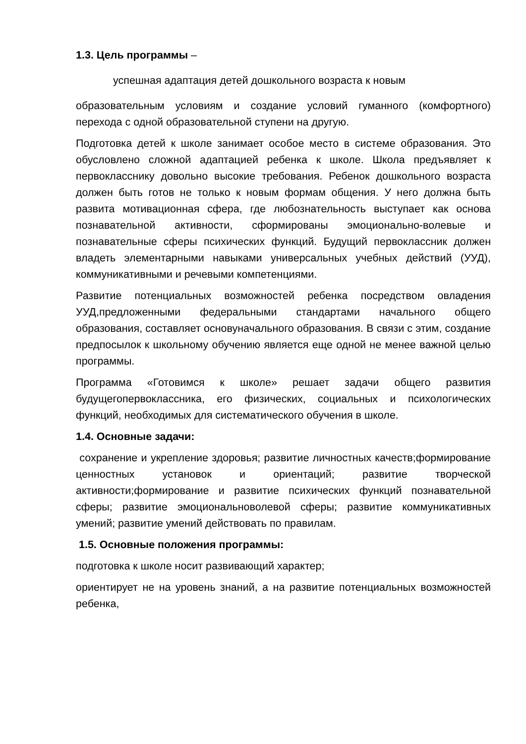1.3. Цель программы –
успешная адаптация детей дошкольного возраста к новым
образовательным условиям и создание условий гуманного (комфортного) перехода с одной образовательной ступени на другую.
Подготовка детей к школе занимает особое место в системе образования. Это обусловлено сложной адаптацией ребенка к школе. Школа предъявляет к первокласснику довольно высокие требования. Ребенок дошкольного возраста должен быть готов не только к новым формам общения. У него должна быть развита мотивационная сфера, где любознательность выступает как основа познавательной активности, сформированы эмоционально-волевые и познавательные сферы психических функций. Будущий первоклассник должен владеть элементарными навыками универсальных учебных действий (УУД), коммуникативными и речевыми компетенциями.
Развитие потенциальных возможностей ребенка посредством овладения УУД,предложенными федеральными стандартами начального общего образования, составляет основуначального образования. В связи с этим, создание предпосылок к школьному обучению является еще одной не менее важной целью программы.
Программа «Готовимся к школе» решает задачи общего развития будущегопервоклассника, его физических, социальных и психологических функций, необходимых для систематического обучения в школе.
1.4. Основные задачи:
сохранение и укрепление здоровья; развитие личностных качеств;формирование ценностных установок и ориентаций; развитие творческой активности;формирование и развитие психических функций познавательной сферы; развитие эмоциональноволевой сферы; развитие коммуникативных умений; развитие умений действовать по правилам.
1.5. Основные положения программы:
подготовка к школе носит развивающий характер;
ориентирует не на уровень знаний, а на развитие потенциальных возможностей ребенка,